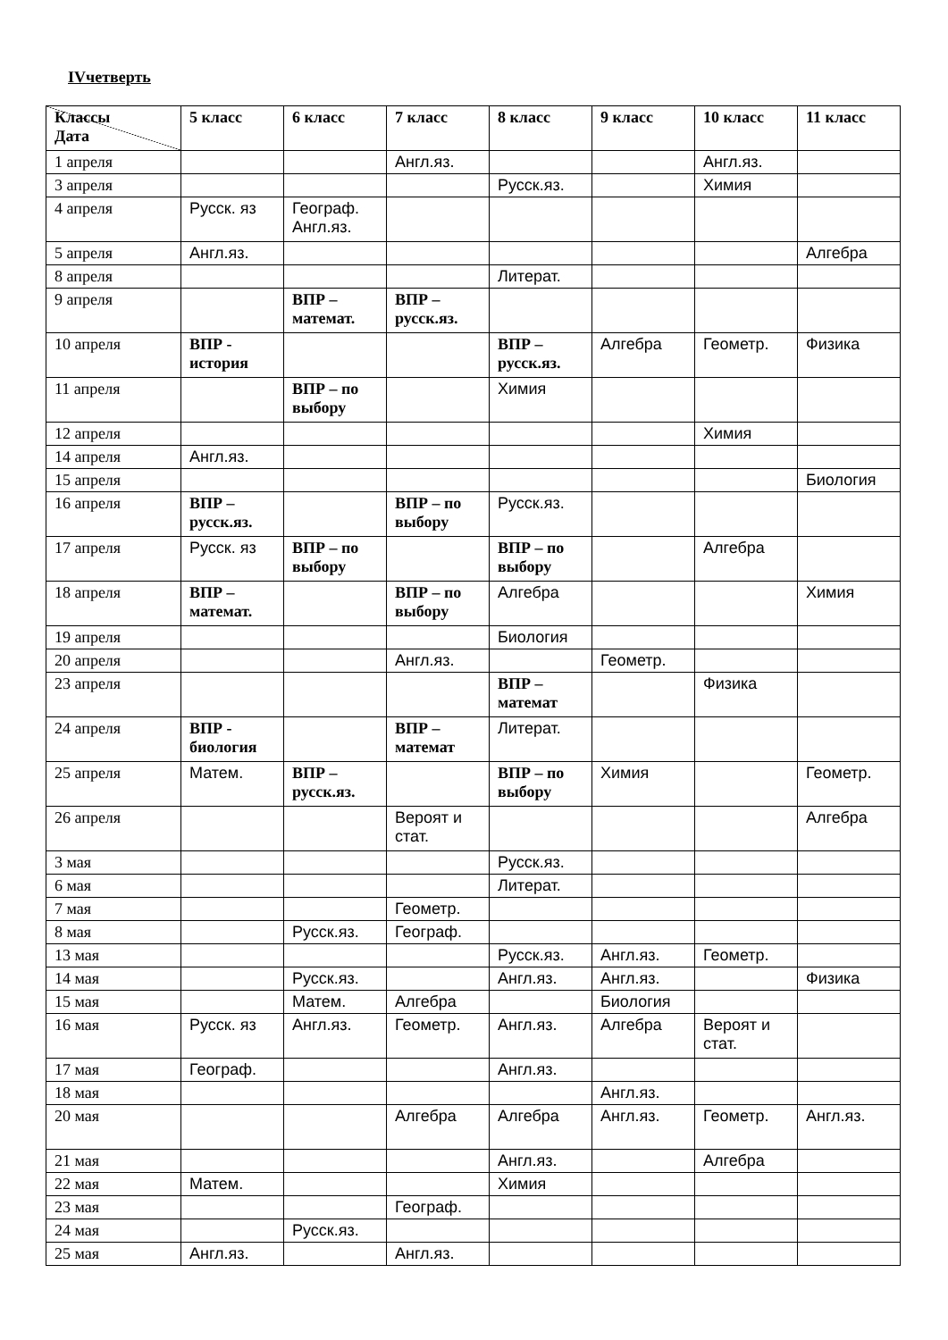IVчетверть
| Классы Дата | 5 класс | 6 класс | 7 класс | 8 класс | 9 класс | 10 класс | 11 класс |
| --- | --- | --- | --- | --- | --- | --- | --- |
| 1 апреля | | | Англ.яз. | | | Англ.яз. | |
| 3 апреля | | | | Русск.яз. | | Химия | |
| 4 апреля | Русск. яз | Географ. Англ.яз. | | | | | |
| 5 апреля | Англ.яз. | | | | | | Алгебра |
| 8 апреля | | | | Литерат. | | | |
| 9 апреля | | ВПР – математ. | ВПР – русск.яз. | | | | |
| 10 апреля | ВПР - история | | | ВПР – русск.яз. | Алгебра | Геометр. | Физика |
| 11 апреля | | ВПР – по выбору | | Химия | | | |
| 12 апреля | | | | | | Химия | |
| 14 апреля | Англ.яз. | | | | | | |
| 15 апреля | | | | | | | Биология |
| 16 апреля | ВПР – русск.яз. | | ВПР – по выбору | Русск.яз. | | | |
| 17 апреля | Русск. яз | ВПР – по выбору | | ВПР – по выбору | | Алгебра | |
| 18 апреля | ВПР – математ. | | ВПР – по выбору | Алгебра | | | Химия |
| 19 апреля | | | | Биология | | | |
| 20 апреля | | | Англ.яз. | | Геометр. | | |
| 23 апреля | | | | ВПР – математ | | Физика | |
| 24 апреля | ВПР - биология | | ВПР – математ | Литерат. | | | |
| 25 апреля | Матем. | ВПР – русск.яз. | | ВПР – по выбору | Химия | | Геометр. |
| 26 апреля | | | Вероят и стат. | | | | Алгебра |
| 3 мая | | | | Русск.яз. | | | |
| 6 мая | | | | Литерат. | | | |
| 7 мая | | | Геометр. | | | | |
| 8 мая | | Русск.яз. | Географ. | | | | |
| 13 мая | | | | Русск.яз. | Англ.яз. | Геометр. | |
| 14 мая | | Русск.яз. | | Англ.яз. | Англ.яз. | | Физика |
| 15 мая | | Матем. | Алгебра | | Биология | | |
| 16 мая | Русск. яз | Англ.яз. | Геометр. | Англ.яз. | Алгебра | Вероят и стат. | |
| 17 мая | Географ. | | | Англ.яз. | | | |
| 18 мая | | | | | Англ.яз. | | |
| 20 мая | | | Алгебра | Алгебра | Англ.яз. | Геометр. | Англ.яз. |
| 21 мая | | | | Англ.яз. | | Алгебра | |
| 22 мая | Матем. | | | Химия | | | |
| 23 мая | | | Географ. | | | | |
| 24 мая | | Русск.яз. | | | | | |
| 25 мая | Англ.яз. | | Англ.яз. | | | | |